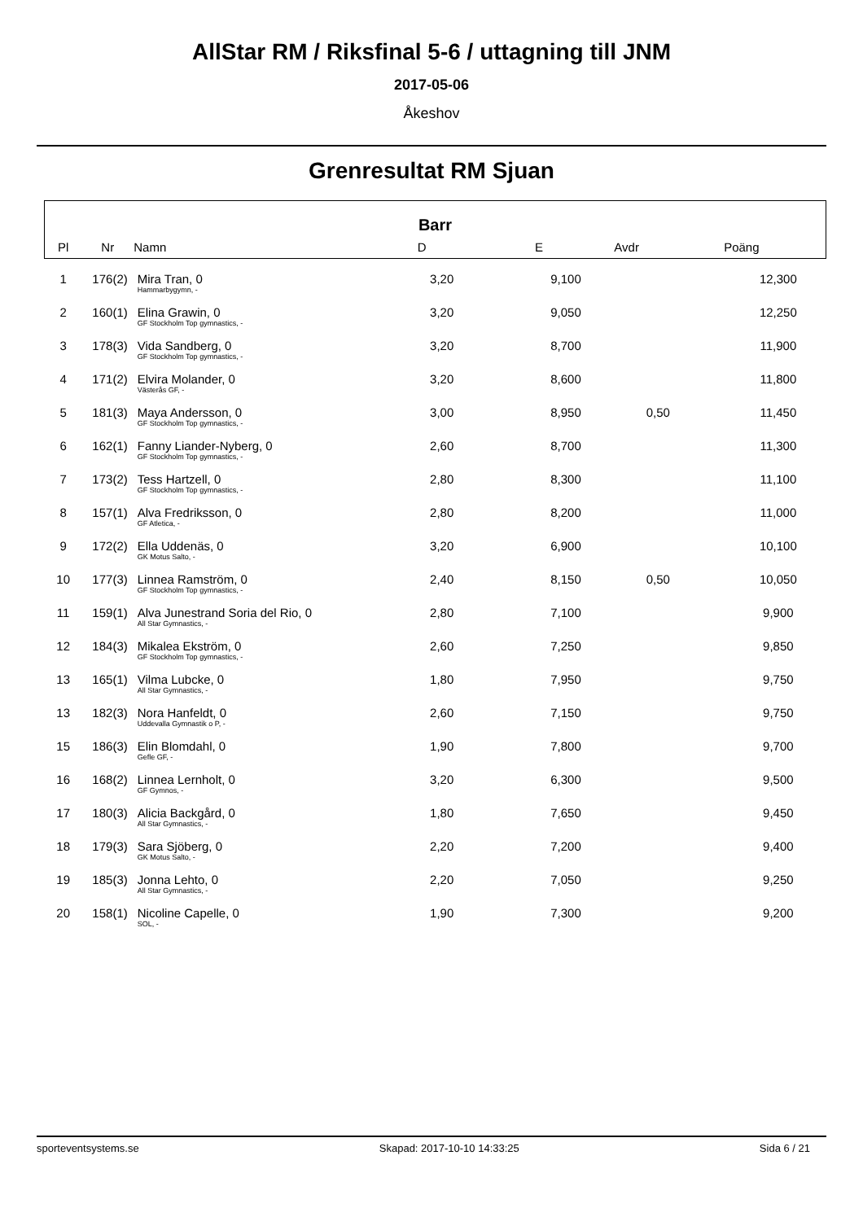AllStar RM / Riksfinal 5-6 / uttagning till JNM
2017-05-06
Åkeshov
Grenresultat RM Sjuan
Barr
| Pl | Nr | Namn | D | E | Avdr | Poäng | |
| --- | --- | --- | --- | --- | --- | --- | --- |
| 1 | 176(2) | Mira Tran, 0 | 3,20 | 9,100 | | 12,300 | |
| | | Hammarbygymn, - | | | | | |
| 2 | 160(1) | Elina Grawin, 0 | 3,20 | 9,050 | | 12,250 | |
| | | GF Stockholm Top gymnastics, - | | | | | |
| 3 | 178(3) | Vida Sandberg, 0 | 3,20 | 8,700 | | 11,900 | |
| | | GF Stockholm Top gymnastics, - | | | | | |
| 4 | 171(2) | Elvira Molander, 0 | 3,20 | 8,600 | | 11,800 | |
| | | Västerås GF, - | | | | | |
| 5 | 181(3) | Maya Andersson, 0 | 3,00 | 8,950 | 0,50 | 11,450 | |
| | | GF Stockholm Top gymnastics, - | | | | | |
| 6 | 162(1) | Fanny Liander-Nyberg, 0 | 2,60 | 8,700 | | 11,300 | |
| | | GF Stockholm Top gymnastics, - | | | | | |
| 7 | 173(2) | Tess Hartzell, 0 | 2,80 | 8,300 | | 11,100 | |
| | | GF Stockholm Top gymnastics, - | | | | | |
| 8 | 157(1) | Alva Fredriksson, 0 | 2,80 | 8,200 | | 11,000 | |
| | | GF Atletica, - | | | | | |
| 9 | 172(2) | Ella Uddenäs, 0 | 3,20 | 6,900 | | 10,100 | |
| | | GK Motus Salto, - | | | | | |
| 10 | 177(3) | Linnea Ramström, 0 | 2,40 | 8,150 | 0,50 | 10,050 | |
| | | GF Stockholm Top gymnastics, - | | | | | |
| 11 | 159(1) | Alva Junestrand Soria del Rio, 0 | 2,80 | 7,100 | | 9,900 | |
| | | All Star Gymnastics, - | | | | | |
| 12 | 184(3) | Mikalea Ekström, 0 | 2,60 | 7,250 | | 9,850 | |
| | | GF Stockholm Top gymnastics, - | | | | | |
| 13 | 165(1) | Vilma Lubcke, 0 | 1,80 | 7,950 | | 9,750 | |
| | | All Star Gymnastics, - | | | | | |
| 13 | 182(3) | Nora Hanfeldt, 0 | 2,60 | 7,150 | | 9,750 | |
| | | Uddevalla Gymnastik o P, - | | | | | |
| 15 | 186(3) | Elin Blomdahl, 0 | 1,90 | 7,800 | | 9,700 | |
| | | Gefle GF, - | | | | | |
| 16 | 168(2) | Linnea Lernholt, 0 | 3,20 | 6,300 | | 9,500 | |
| | | GF Gymnos, - | | | | | |
| 17 | 180(3) | Alicia Backgård, 0 | 1,80 | 7,650 | | 9,450 | |
| | | All Star Gymnastics, - | | | | | |
| 18 | 179(3) | Sara Sjöberg, 0 | 2,20 | 7,200 | | 9,400 | |
| | | GK Motus Salto, - | | | | | |
| 19 | 185(3) | Jonna Lehto, 0 | 2,20 | 7,050 | | 9,250 | |
| | | All Star Gymnastics, - | | | | | |
| 20 | 158(1) | Nicoline Capelle, 0 | 1,90 | 7,300 | | 9,200 | |
| | | SOL, - | | | | | |
sporteventsystems.se Skapad: 2017-10-10 14:33:25 Sida 6 / 21